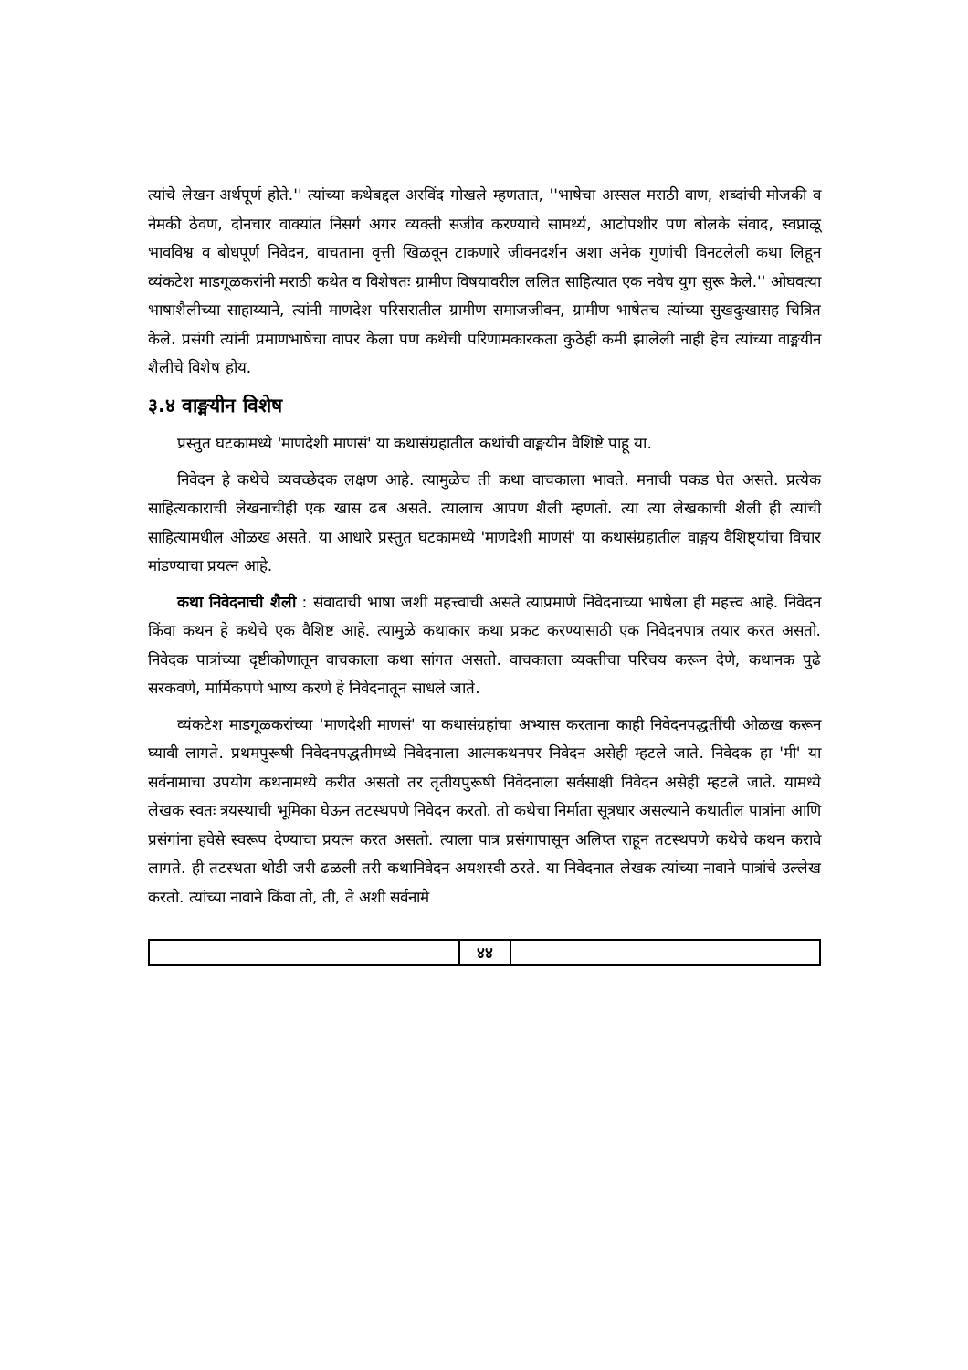त्यांचे लेखन अर्थपूर्ण होते.'' त्यांच्या कथेबद्दल अरविंद गोखले म्हणतात, ''भाषेचा अस्सल मराठी वाण, शब्दांची मोजकी व नेमकी ठेवण, दोनचार वाक्यांत निसर्ग अगर व्यक्ती सजीव करण्याचे सामर्थ्य, आटोपशीर पण बोलके संवाद, स्वप्नाळू भावविश्व व बोधपूर्ण निवेदन, वाचताना वृत्ती खिळवून टाकणारे जीवनदर्शन अशा अनेक गुणांची विनटलेली कथा लिहून व्यंकटेश माडगूळकरांनी मराठी कथेत व विशेषतः ग्रामीण विषयावरील ललित साहित्यात एक नवेच युग सुरू केले.'' ओघवत्या भाषाशैलीच्या साहाय्याने, त्यांनी माणदेश परिसरातील ग्रामीण समाजजीवन, ग्रामीण भाषेतच त्यांच्या सुखदुःखासह चित्रित केले. प्रसंगी त्यांनी प्रमाणभाषेचा वापर केला पण कथेची परिणामकारकता कुठेही कमी झालेली नाही हेच त्यांच्या वाङ्मयीन शैलीचे विशेष होय.
३.४ वाङ्मयीन विशेष
प्रस्तुत घटकामध्ये 'माणदेशी माणसं' या कथासंग्रहातील कथांची वाङ्मयीन वैशिष्टे पाहू या.
निवेदन हे कथेचे व्यवच्छेदक लक्षण आहे. त्यामुळेच ती कथा वाचकाला भावते. मनाची पकड घेत असते. प्रत्येक साहित्यकाराची लेखनाचीही एक खास ढब असते. त्यालाच आपण शैली म्हणतो. त्या त्या लेखकाची शैली ही त्यांची साहित्यामधील ओळख असते. या आधारे प्रस्तुत घटकामध्ये 'माणदेशी माणसं' या कथासंग्रहातील वाङ्मय वैशिष्ट्यांचा विचार मांडण्याचा प्रयत्न आहे.
कथा निवेदनाची शैली : संवादाची भाषा जशी महत्त्वाची असते त्याप्रमाणे निवेदनाच्या भाषेला ही महत्त्व आहे. निवेदन किंवा कथन हे कथेचे एक वैशिष्ट आहे. त्यामुळे कथाकार कथा प्रकट करण्यासाठी एक निवेदनपात्र तयार करत असतो. निवेदक पात्रांच्या दृष्टीकोणातून वाचकाला कथा सांगत असतो. वाचकाला व्यक्तीचा परिचय करून देणे, कथानक पुढे सरकवणे, मार्मिकपणे भाष्य करणे हे निवेदनातून साधले जाते.
व्यंकटेश माडगूळकरांच्या 'माणदेशी माणसं' या कथासंग्रहांचा अभ्यास करताना काही निवेदनपद्धतींची ओळख करून घ्यावी लागते. प्रथमपुरूषी निवेदनपद्धतीमध्ये निवेदनाला आत्मकथनपर निवेदन असेही म्हटले जाते. निवेदक हा 'मी' या सर्वनामाचा उपयोग कथनामध्ये करीत असतो तर तृतीयपुरूषी निवेदनाला सर्वसाक्षी निवेदन असेही म्हटले जाते. यामध्ये लेखक स्वतः त्रयस्थाची भूमिका घेऊन तटस्थपणे निवेदन करतो. तो कथेचा निर्माता सूत्रधार असल्याने कथातील पात्रांना आणि प्रसंगांना हवेसे स्वरूप देण्याचा प्रयत्न करत असतो. त्याला पात्र प्रसंगापासून अलिप्त राहून तटस्थपणे कथेचे कथन करावे लागते. ही तटस्थता थोडी जरी ढळली तरी कथानिवेदन अयशस्वी ठरते. या निवेदनात लेखक त्यांच्या नावाने पात्रांचे उल्लेख करतो. त्यांच्या नावाने किंवा तो, ती, ते अशी सर्वनामे
४४